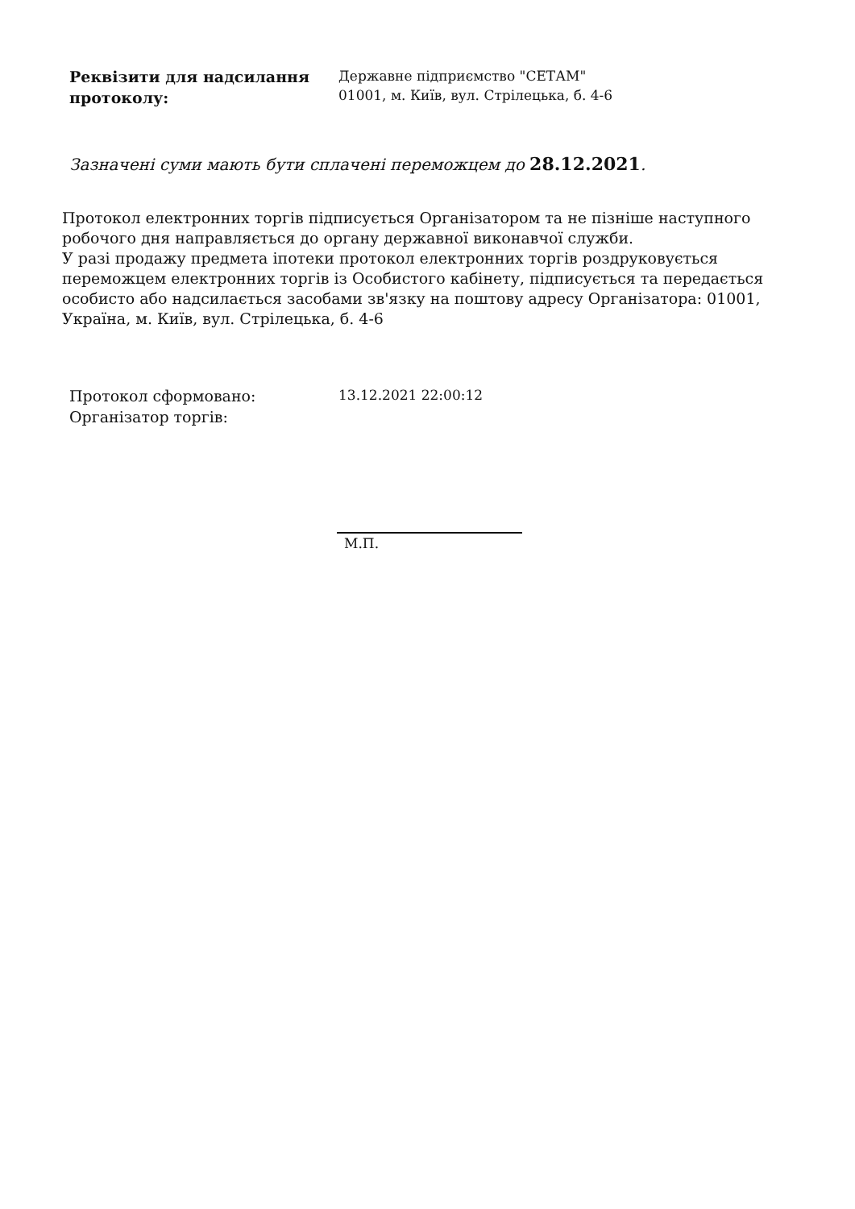Реквізити для надсилання протоколу:
Державне підприємство "СЕТАМ"
01001, м. Київ, вул. Стрілецька, б. 4-6
Зазначені суми мають бути сплачені переможцем до 28.12.2021.
Протокол електронних торгів підписується Організатором та не пізніше наступного робочого дня направляється до органу державної виконавчої служби.
У разі продажу предмета іпотеки протокол електронних торгів роздруковується переможцем електронних торгів із Особистого кабінету, підписується та передається особисто або надсилається засобами зв'язку на поштову адресу Організатора: 01001, Україна, м. Київ, вул. Стрілецька, б. 4-6
Протокол сформовано:
Організатор торгів:
13.12.2021 22:00:12
М.П.